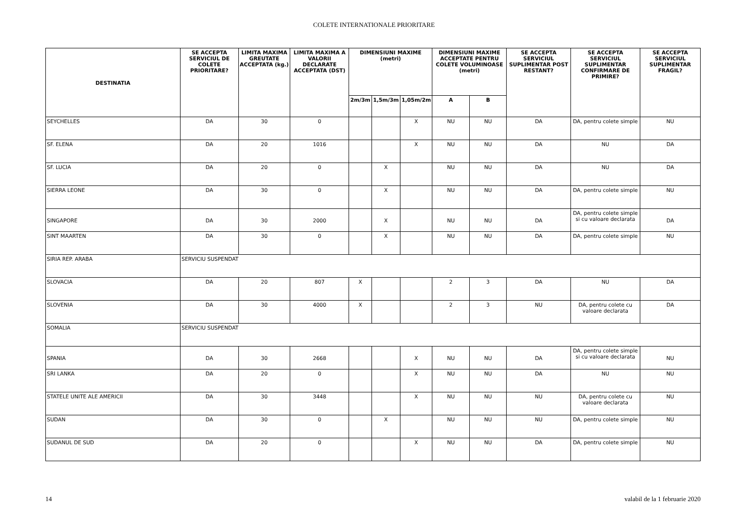COLETE INTERNATIONALE PRIORITARE
| DESTINATIA | SE ACCEPTA SERVICIUL DE COLETE PRIORITARE? | LIMITA MAXIMA GREUTATE ACCEPTATA (kg.) | LIMITA MAXIMA A VALORII DECLARATE ACCEPTATA (DST) | DIMENSIUNI MAXIME (metri) | | | DIMENSIUNI MAXIME ACCEPTATE PENTRU COLETE VOLUMINOASE (metri) | | SE ACCEPTA SERVICIUL SUPLIMENTAR POST RESTANT? | SE ACCEPTA SERVICIUL SUPLIMENTAR CONFIRMARE DE PRIMIRE? | SE ACCEPTA SERVICIUL SUPLIMENTAR FRAGIL? |
| --- | --- | --- | --- | --- | --- | --- | --- | --- | --- | --- | --- |
| | | | | 2m/3m | 1,5m/3m | 1,05m/2m | A | B | | | |
| SEYCHELLES | DA | 30 | 0 | | | X | NU | NU | DA | DA, pentru colete simple | NU |
| SF. ELENA | DA | 20 | 1016 | | | X | NU | NU | DA | NU | DA |
| SF. LUCIA | DA | 20 | 0 | | X | | NU | NU | DA | NU | DA |
| SIERRA LEONE | DA | 30 | 0 | | X | | NU | NU | DA | DA, pentru colete simple | NU |
| SINGAPORE | DA | 30 | 2000 | | X | | NU | NU | DA | DA, pentru colete simple si cu valoare declarata | DA |
| SINT MAARTEN | DA | 30 | 0 | | X | | NU | NU | DA | DA, pentru colete simple | NU |
| SIRIA REP. ARABA | SERVICIU SUSPENDAT | | | | | | | | | | |
| SLOVACIA | DA | 20 | 807 | X | | | 2 | 3 | DA | NU | DA |
| SLOVENIA | DA | 30 | 4000 | X | | | 2 | 3 | NU | DA, pentru colete cu valoare declarata | DA |
| SOMALIA | SERVICIU SUSPENDAT | | | | | | | | | | |
| SPANIA | DA | 30 | 2668 | | | X | NU | NU | DA | DA, pentru colete simple si cu valoare declarata | NU |
| SRI LANKA | DA | 20 | 0 | | | X | NU | NU | DA | NU | NU |
| STATELE UNITE ALE AMERICII | DA | 30 | 3448 | | | X | NU | NU | NU | DA, pentru colete cu valoare declarata | NU |
| SUDAN | DA | 30 | 0 | | X | | NU | NU | NU | DA, pentru colete simple | NU |
| SUDANUL DE SUD | DA | 20 | 0 | | | X | NU | NU | DA | DA, pentru colete simple | NU |
14 valabil de la 1 februarie 2020